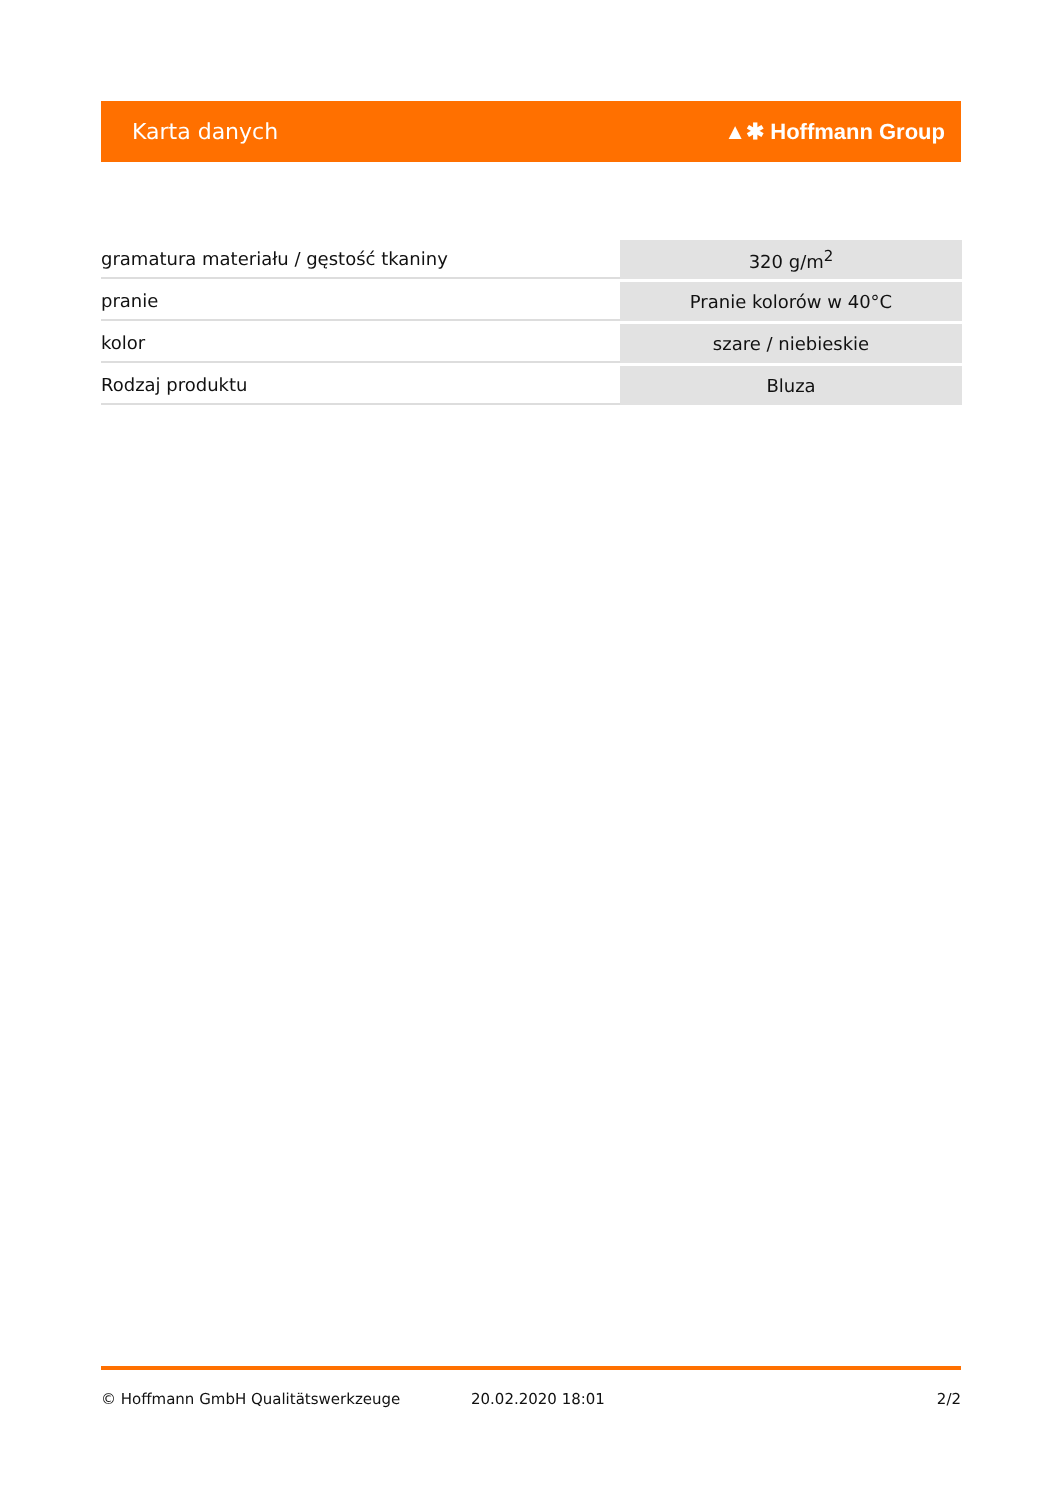Karta danych ▲✱ Hoffmann Group
| gramatura materiału / gęstość tkaniny | 320 g/m<sup>2</sup> |
| pranie | Pranie kolorów w 40°C |
| kolor | szare / niebieskie |
| Rodzaj produktu | Bluza |
© Hoffmann GmbH Qualitätswerkzeuge 20.02.2020 18:01 2/2